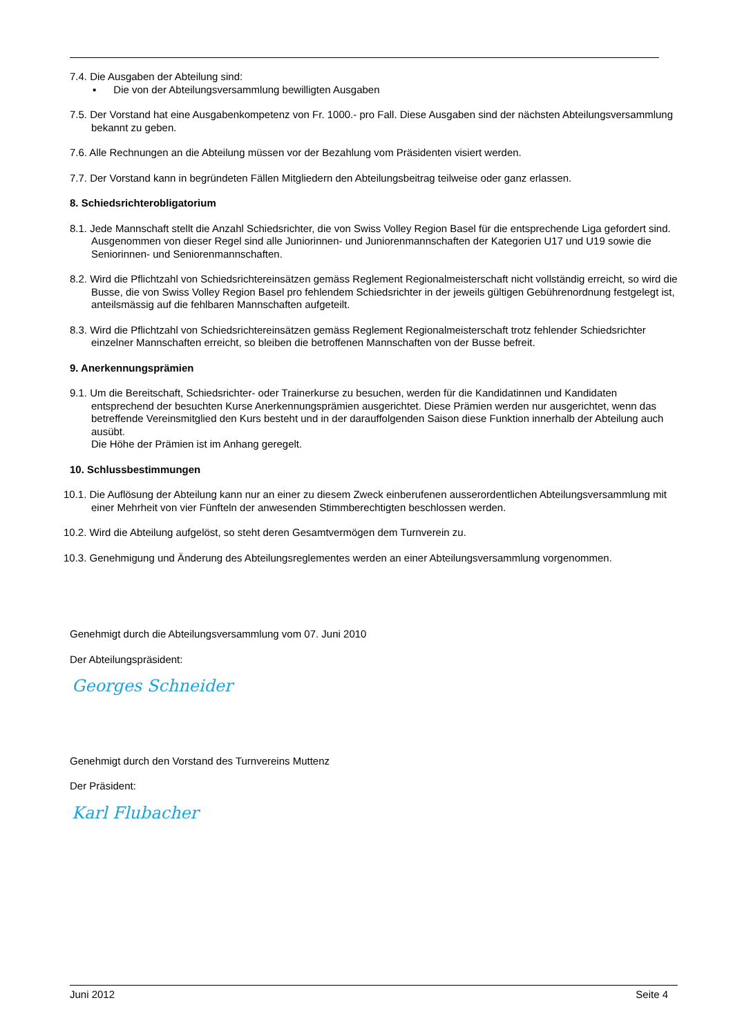7.4. Die Ausgaben der Abteilung sind:
▪ Die von der Abteilungsversammlung bewilligten Ausgaben
7.5. Der Vorstand hat eine Ausgabenkompetenz von Fr. 1000.- pro Fall. Diese Ausgaben sind der nächsten Abteilungsversammlung bekannt zu geben.
7.6. Alle Rechnungen an die Abteilung müssen vor der Bezahlung vom Präsidenten visiert werden.
7.7. Der Vorstand kann in begründeten Fällen Mitgliedern den Abteilungsbeitrag teilweise oder ganz erlassen.
8. Schiedsrichterobligatorium
8.1. Jede Mannschaft stellt die Anzahl Schiedsrichter, die von Swiss Volley Region Basel für die entsprechende Liga gefordert sind.
Ausgenommen von dieser Regel sind alle Juniorinnen- und Juniorenmannschaften der Kategorien U17 und U19 sowie die Seniorinnen- und Seniorenmannschaften.
8.2. Wird die Pflichtzahl von Schiedsrichtereinsätzen gemäss Reglement Regionalmeisterschaft nicht vollständig erreicht, so wird die Busse, die von Swiss Volley Region Basel pro fehlendem Schiedsrichter in der jeweils gültigen Gebührenordnung festgelegt ist, anteilsmässig auf die fehlbaren Mannschaften aufgeteilt.
8.3. Wird die Pflichtzahl von Schiedsrichtereinsätzen gemäss Reglement Regionalmeisterschaft trotz fehlender Schiedsrichter einzelner Mannschaften erreicht, so bleiben die betroffenen Mannschaften von der Busse befreit.
9. Anerkennungsprämien
9.1. Um die Bereitschaft, Schiedsrichter- oder Trainerkurse zu besuchen, werden für die Kandidatinnen und Kandidaten entsprechend der besuchten Kurse Anerkennungsprämien ausgerichtet. Diese Prämien werden nur ausgerichtet, wenn das betreffende Vereinsmitglied den Kurs besteht und in der darauffolgenden Saison diese Funktion innerhalb der Abteilung auch ausübt.
Die Höhe der Prämien ist im Anhang geregelt.
10. Schlussbestimmungen
10.1. Die Auflösung der Abteilung kann nur an einer zu diesem Zweck einberufenen ausserordentlichen Abteilungsversammlung mit einer Mehrheit von vier Fünfteln der anwesenden Stimmberechtigten beschlossen werden.
10.2. Wird die Abteilung aufgelöst, so steht deren Gesamtvermögen dem Turnverein zu.
10.3. Genehmigung und Änderung des Abteilungsreglementes werden an einer Abteilungsversammlung vorgenommen.
Genehmigt durch die Abteilungsversammlung vom 07. Juni 2010
Der Abteilungspräsident:
Georges Schneider
Genehmigt durch den Vorstand des Turnvereins Muttenz
Der Präsident:
Karl Flubacher
Juni 2012 Seite 4